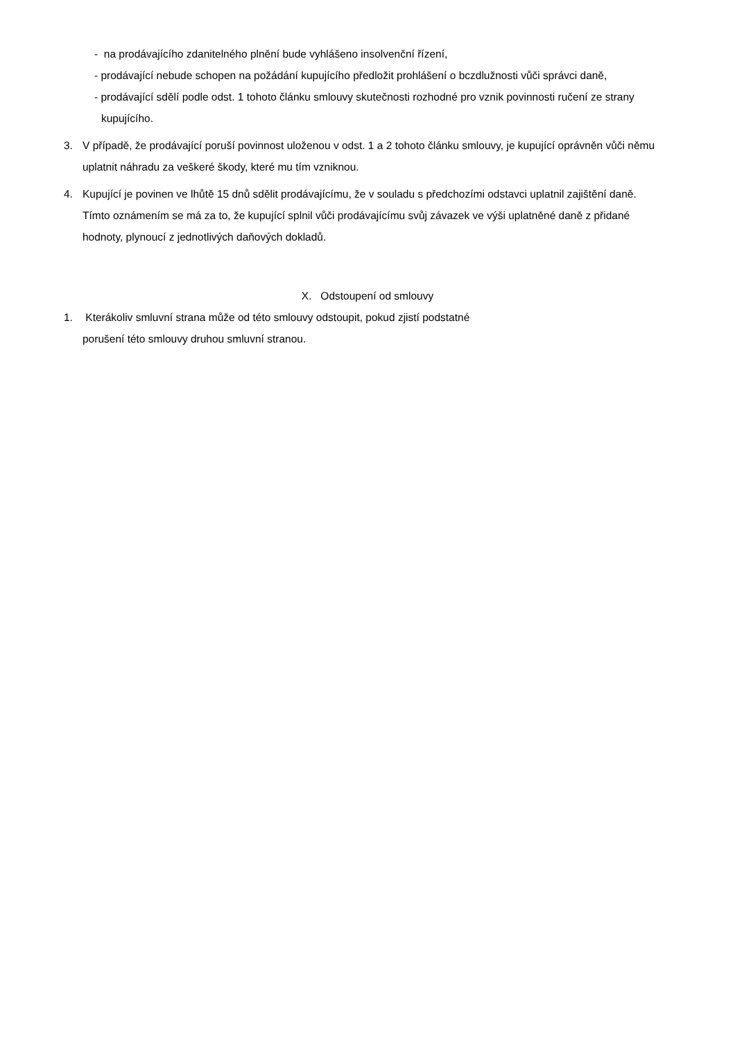- na prodávajícího zdanitelného plnění bude vyhlášeno insolvenční řízení,
- prodávající nebude schopen na požádání kupujícího předložit prohlášení o bczdlužnosti vůči správci daně,
- prodávající sdělí podle odst. 1 tohoto článku smlouvy skutečnosti rozhodné pro vznik povinnosti ručení ze strany kupujícího.
3. V případě, že prodávající poruší povinnost uloženou v odst. 1 a 2 tohoto článku smlouvy, je kupující oprávněn vůči němu uplatnit náhradu za veškeré škody, které mu tím vzniknou.
4. Kupující je povinen ve lhůtě 15 dnů sdělit prodávajícímu, že v souladu s předchozími odstavci uplatnil zajištění daně. Tímto oznámením se má za to, že kupující splnil vůči prodávajícímu svůj závazek ve výši uplatněné daně z přidané hodnoty, plynoucí z jednotlivých daňových dokladů.
X. Odstoupení od smlouvy
1. Kterákoliv smluvní strana může od této smlouvy odstoupit, pokud zjistí podstatné
porušení této smlouvy druhou smluvní stranou.